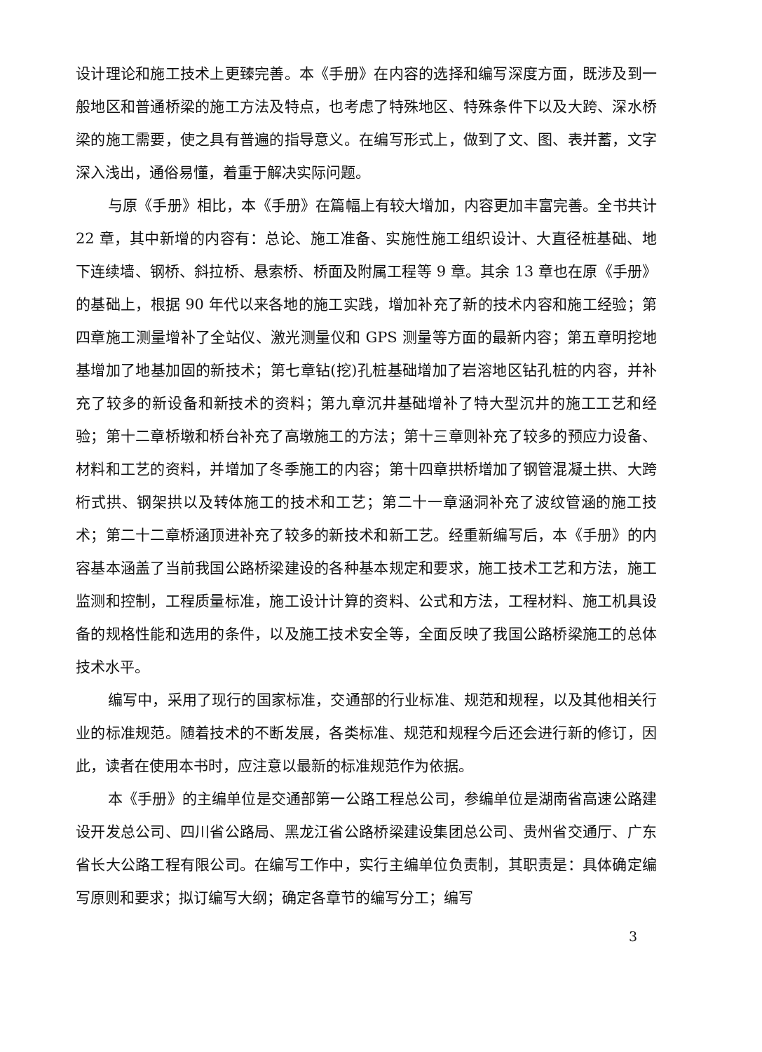设计理论和施工技术上更臻完善。本《手册》在内容的选择和编写深度方面，既涉及到一般地区和普通桥梁的施工方法及特点，也考虑了特殊地区、特殊条件下以及大跨、深水桥梁的施工需要，使之具有普遍的指导意义。在编写形式上，做到了文、图、表并蓄，文字深入浅出，通俗易懂，着重于解决实际问题。
与原《手册》相比，本《手册》在篇幅上有较大增加，内容更加丰富完善。全书共计 22 章，其中新增的内容有：总论、施工准备、实施性施工组织设计、大直径桩基础、地下连续墙、钢桥、斜拉桥、悬索桥、桥面及附属工程等 9 章。其余 13 章也在原《手册》的基础上，根据 90 年代以来各地的施工实践，增加补充了新的技术内容和施工经验；第四章施工测量增补了全站仪、激光测量仪和 GPS 测量等方面的最新内容；第五章明挖地基增加了地基加固的新技术；第七章钻(挖)孔桩基础增加了岩溶地区钻孔桩的内容，并补充了较多的新设备和新技术的资料；第九章沉井基础增补了特大型沉井的施工工艺和经验；第十二章桥墩和桥台补充了高墩施工的方法；第十三章则补充了较多的预应力设备、材料和工艺的资料，并增加了冬季施工的内容；第十四章拱桥增加了钢管混凝土拱、大跨桁式拱、钢架拱以及转体施工的技术和工艺；第二十一章涵洞补充了波纹管涵的施工技术；第二十二章桥涵顶进补充了较多的新技术和新工艺。经重新编写后，本《手册》的内容基本涵盖了当前我国公路桥梁建设的各种基本规定和要求，施工技术工艺和方法，施工监测和控制，工程质量标准，施工设计计算的资料、公式和方法，工程材料、施工机具设备的规格性能和选用的条件，以及施工技术安全等，全面反映了我国公路桥梁施工的总体技术水平。
编写中，采用了现行的国家标准，交通部的行业标准、规范和规程，以及其他相关行业的标准规范。随着技术的不断发展，各类标准、规范和规程今后还会进行新的修订，因此，读者在使用本书时，应注意以最新的标准规范作为依据。
本《手册》的主编单位是交通部第一公路工程总公司，参编单位是湖南省高速公路建设开发总公司、四川省公路局、黑龙江省公路桥梁建设集团总公司、贵州省交通厅、广东省长大公路工程有限公司。在编写工作中，实行主编单位负责制，其职责是：具体确定编写原则和要求；拟订编写大纲；确定各章节的编写分工；编写
3